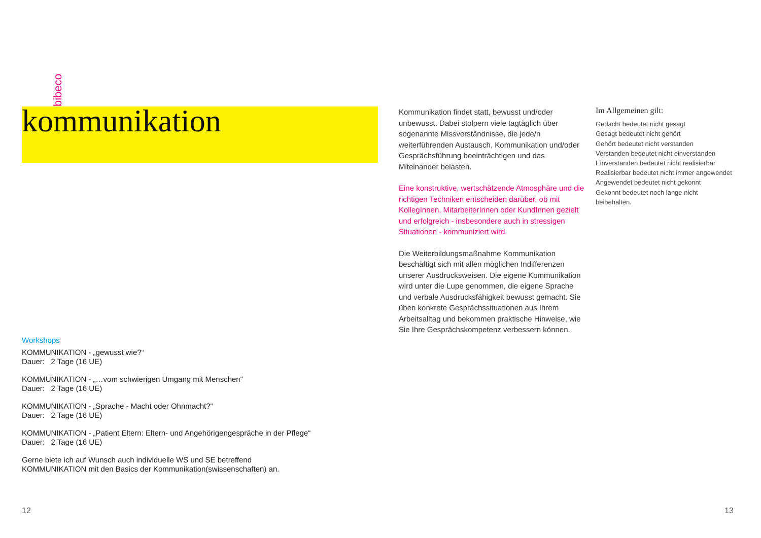bibeco
kommunikation
Kommunikation findet statt, bewusst und/oder unbewusst. Dabei stolpern viele tagtäglich über sogenannte Missverständnisse, die jede/n weiterführenden Austausch, Kommunikation und/oder Gesprächsführung beeinträchtigen und das Miteinander belasten.
Eine konstruktive, wertschätzende Atmosphäre und die richtigen Techniken entscheiden darüber, ob mit KollegInnen, MitarbeiterInnen oder KundInnen gezielt und erfolgreich - insbesondere auch in stressigen Situationen - kommuniziert wird.
Die Weiterbildungsmaßnahme Kommunikation beschäftigt sich mit allen möglichen Indifferenzen unserer Ausdrucksweisen. Die eigene Kommunikation wird unter die Lupe genommen, die eigene Sprache und verbale Ausdrucksfähigkeit bewusst gemacht. Sie üben konkrete Gesprächssituationen aus Ihrem Arbeitsalltag und bekommen praktische Hinweise, wie Sie Ihre Gesprächskompetenz verbessern können.
Im Allgemeinen gilt:
Gedacht bedeutet nicht gesagt
Gesagt bedeutet nicht gehört
Gehört bedeutet nicht verstanden
Verstanden bedeutet nicht einverstanden
Einverstanden bedeutet nicht realisierbar
Realisierbar bedeutet nicht immer angewendet
Angewendet bedeutet nicht gekonnt
Gekonnt bedeutet noch lange nicht beibehalten.
Workshops
KOMMUNIKATION - „gewusst wie?“
Dauer: 2 Tage (16 UE)
KOMMUNIKATION - „…vom schwierigen Umgang mit Menschen“
Dauer: 2 Tage (16 UE)
KOMMUNIKATION - „Sprache - Macht oder Ohnmacht?“
Dauer: 2 Tage (16 UE)
KOMMUNIKATION - „Patient Eltern: Eltern- und Angehörigengespräche in der Pflege“
Dauer: 2 Tage (16 UE)
Gerne biete ich auf Wunsch auch individuelle WS und SE betreffend
KOMMUNIKATION mit den Basics der Kommunikation(swissenschaften) an.
12 13